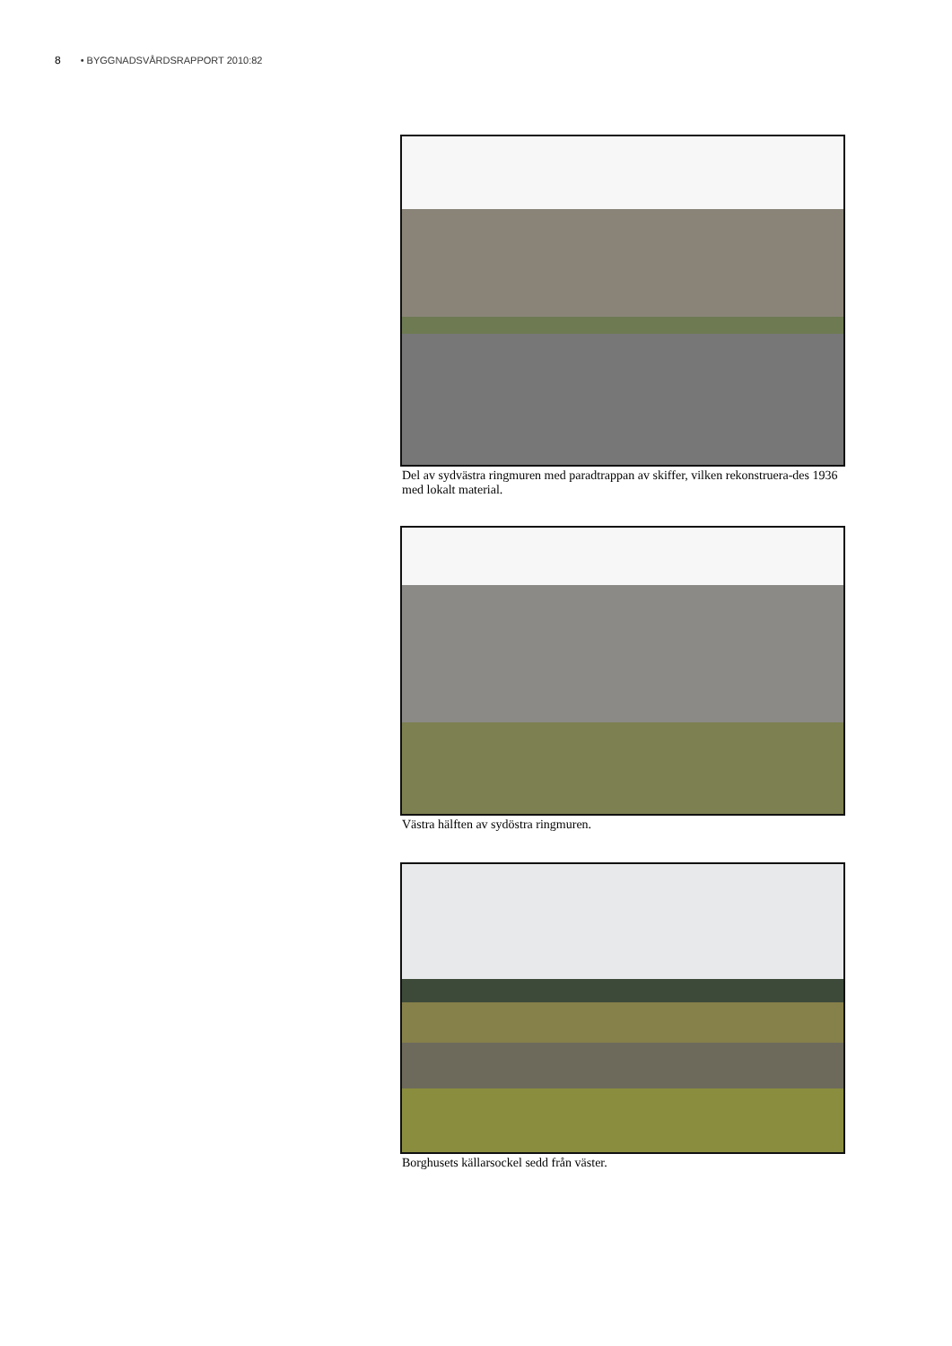8 • BYGGNADSVÅRDSRAPPORT 2010:82
Del av sydvästra ringmuren med paradtrappan av skiffer, vilken rekonstruera-des 1936 med lokalt material.
Västra hälften av sydöstra ringmuren.
Borghusets källarsockel sedd från väster.